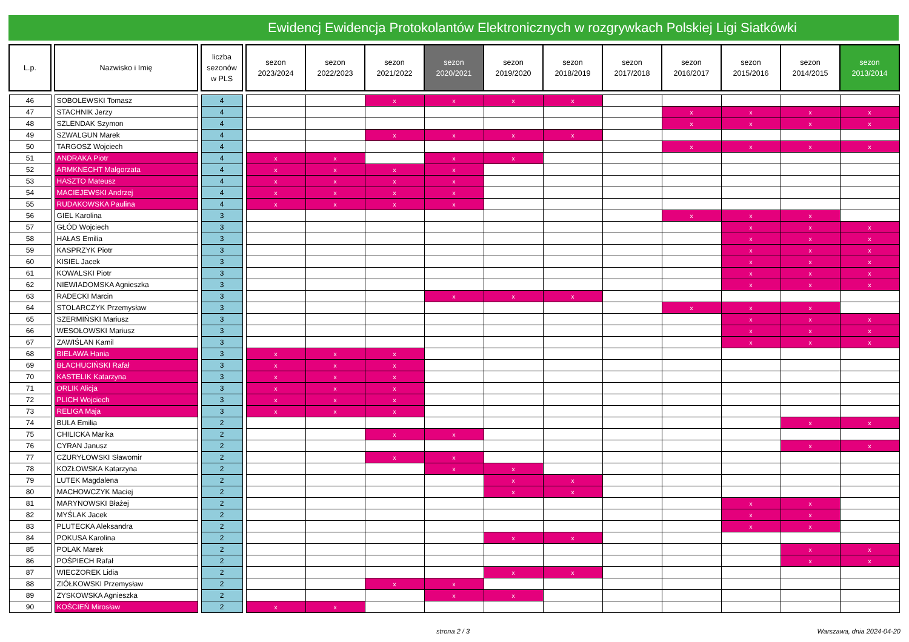Ewidencj Ewidencja Protokolantów Elektronicznych w rozgrywkach Polskiej Ligi Siatkówki
| L.p. | | Nazwisko i Imię | | liczba sezonów w PLS | | sezon 2023/2024 | sezon 2022/2023 | sezon 2021/2022 | sezon 2020/2021 | sezon 2019/2020 | sezon 2018/2019 | sezon 2017/2018 | sezon 2016/2017 | sezon 2015/2016 | sezon 2014/2015 | sezon 2013/2014 |
| --- | --- | --- | --- | --- | --- | --- | --- | --- | --- | --- | --- | --- | --- | --- | --- | --- |
| 46 | | SOBOLEWSKI Tomasz | | 4 | | | | x | x | x | x | | | | | |
| 47 | | STACHNIK Jerzy | | 4 | | | | | | | | | x | x | x | x |
| 48 | | SZLENDAK Szymon | | 4 | | | | | | | | | x | x | x | x |
| 49 | | SZWALGUN Marek | | 4 | | | | x | x | x | x | | | | | |
| 50 | | TARGOSZ Wojciech | | 4 | | | | | | | | | x | x | x | x |
| 51 | | ANDRAKA Piotr | | 4 | | x | x | | x | x | | | | | | |
| 52 | | ARMKNECHT Małgorzata | | 4 | | x | x | x | x | | | | | | | |
| 53 | | HASZTO Mateusz | | 4 | | x | x | x | x | | | | | | | |
| 54 | | MACIEJEWSKI Andrzej | | 4 | | x | x | x | x | | | | | | | |
| 55 | | RUDAKOWSKA Paulina | | 4 | | x | x | x | x | | | | | | | |
| 56 | | GIEL Karolina | | 3 | | | | | | | | | x | x | x | |
| 57 | | GŁÓD Wojciech | | 3 | | | | | | | | | | x | x | x |
| 58 | | HAŁAS Emilia | | 3 | | | | | | | | | | x | x | x |
| 59 | | KASPRZYK Piotr | | 3 | | | | | | | | | | x | x | x |
| 60 | | KISIEL Jacek | | 3 | | | | | | | | | | x | x | x |
| 61 | | KOWALSKI Piotr | | 3 | | | | | | | | | | x | x | x |
| 62 | | NIEWIADOMSKA Agnieszka | | 3 | | | | | | | | | | x | x | x |
| 63 | | RADECKI Marcin | | 3 | | | | | x | x | x | | | | | |
| 64 | | STOLARCZYK Przemysław | | 3 | | | | | | | | | x | x | x | |
| 65 | | SZERMIŃSKI Mariusz | | 3 | | | | | | | | | | x | x | x |
| 66 | | WESOŁOWSKI Mariusz | | 3 | | | | | | | | | | x | x | x |
| 67 | | ZAWIŚLAN Kamil | | 3 | | | | | | | | | | x | x | x |
| 68 | | BIELAWA Hania | | 3 | | x | x | x | | | | | | | | |
| 69 | | BŁACHUCIŃSKI Rafał | | 3 | | x | x | x | | | | | | | | |
| 70 | | KASTELIK Katarzyna | | 3 | | x | x | x | | | | | | | | |
| 71 | | ORLIK Alicja | | 3 | | x | x | x | | | | | | | | |
| 72 | | PLICH Wojciech | | 3 | | x | x | x | | | | | | | | |
| 73 | | RELIGA Maja | | 3 | | x | x | x | | | | | | | | |
| 74 | | BULA Emilia | | 2 | | | | | | | | | | | x | x |
| 75 | | CHILICKA Marika | | 2 | | | | x | x | | | | | | | |
| 76 | | CYRAN Janusz | | 2 | | | | | | | | | | | x | x |
| 77 | | CZURYŁOWSKI Sławomir | | 2 | | | | x | x | | | | | | | |
| 78 | | KOZŁOWSKA Katarzyna | | 2 | | | | | x | x | | | | | | |
| 79 | | LUTEK Magdalena | | 2 | | | | | | x | x | | | | | |
| 80 | | MACHOWCZYK Maciej | | 2 | | | | | | x | x | | | | | |
| 81 | | MARYNOWSKI Błażej | | 2 | | | | | | | | | | x | x | |
| 82 | | MYŚLAK Jacek | | 2 | | | | | | | | | | x | x | |
| 83 | | PLUTECKA Aleksandra | | 2 | | | | | | | | | | x | x | |
| 84 | | POKUSA Karolina | | 2 | | | | | | x | x | | | | | |
| 85 | | POLAK Marek | | 2 | | | | | | | | | | | x | x |
| 86 | | POŚPIECH Rafał | | 2 | | | | | | | | | | | x | x |
| 87 | | WIECZOREK Lidia | | 2 | | | | | | x | x | | | | | |
| 88 | | ZIÓŁKOWSKI Przemysław | | 2 | | | | x | x | | | | | | | |
| 89 | | ZYSKOWSKA Agnieszka | | 2 | | | | | x | x | | | | | | |
| 90 | | KOŚCIEŃ Mirosław | | 2 | | x | x | | | | | | | | | |
strona 2 / 3 Warszawa, dnia 2024-04-20